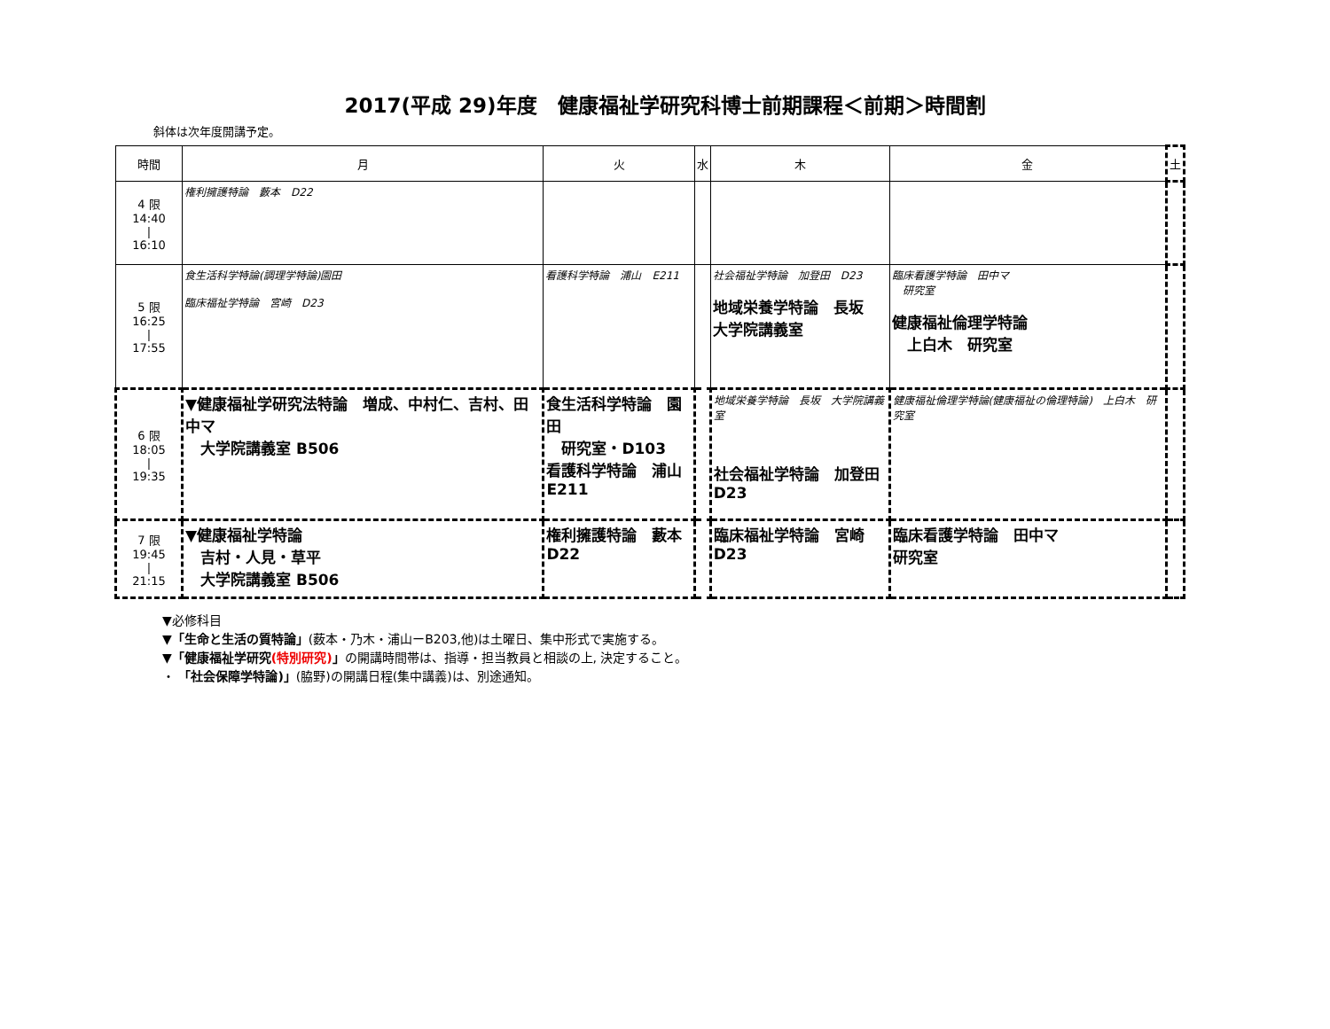2017(平成 29)年度　健康福祉学研究科博士前期課程＜前期＞時間割
斜体は次年度開講予定。
| 時間 | 月 | 火 | 水 | 木 | 金 | 土 |
| --- | --- | --- | --- | --- | --- | --- |
| 4 限 14:40 / 16:10 | 権利擁護特論 藪本 D22 | | | | | |
| 5 限 16:25 / 17:55 | 食生活科学特論(調理学特論)園田 臨床福祉学特論 宮崎 D23 | 看護科学特論 浦山 E211 | | 社会福祉学特論 加登田 D23 地域栄養学特論 長坂 大学院講義室 | 臨床看護学特論 田中マ 研究室 健康福祉倫理学特論 上白木 研究室 | |
| 6 限 18:05 / 19:35 | ▼健康福祉学研究法特論 増成、中村仁、吉村、田中マ 大学院講義室 B506 | 食生活科学特論 園田 研究室・D103 看護科学特論 浦山 E211 | | 地域栄養学特論 長坂 大学院講義室 社会福祉学特論 加登田 D23 | 健康福祉倫理学特論(健康福祉の倫理特論) 上白木 研究室 | |
| 7 限 19:45 / 21:15 | ▼健康福祉学特論 吉村・人見・草平 大学院講義室 B506 | 権利擁護特論 藪本 D22 | | 臨床福祉学特論 宮崎 D23 | 臨床看護学特論 田中マ 研究室 | |
▼必修科目
▼「生命と生活の質特論」(薮本・乃木・浦山ーB203,他)は土曜日、集中形式で実施する。
▼「健康福祉学研究(特別研究)」の開講時間帯は、指導・担当教員と相談の上, 決定すること。
・ 「社会保障学特論)」(脇野)の開講日程(集中講義)は、別途通知。